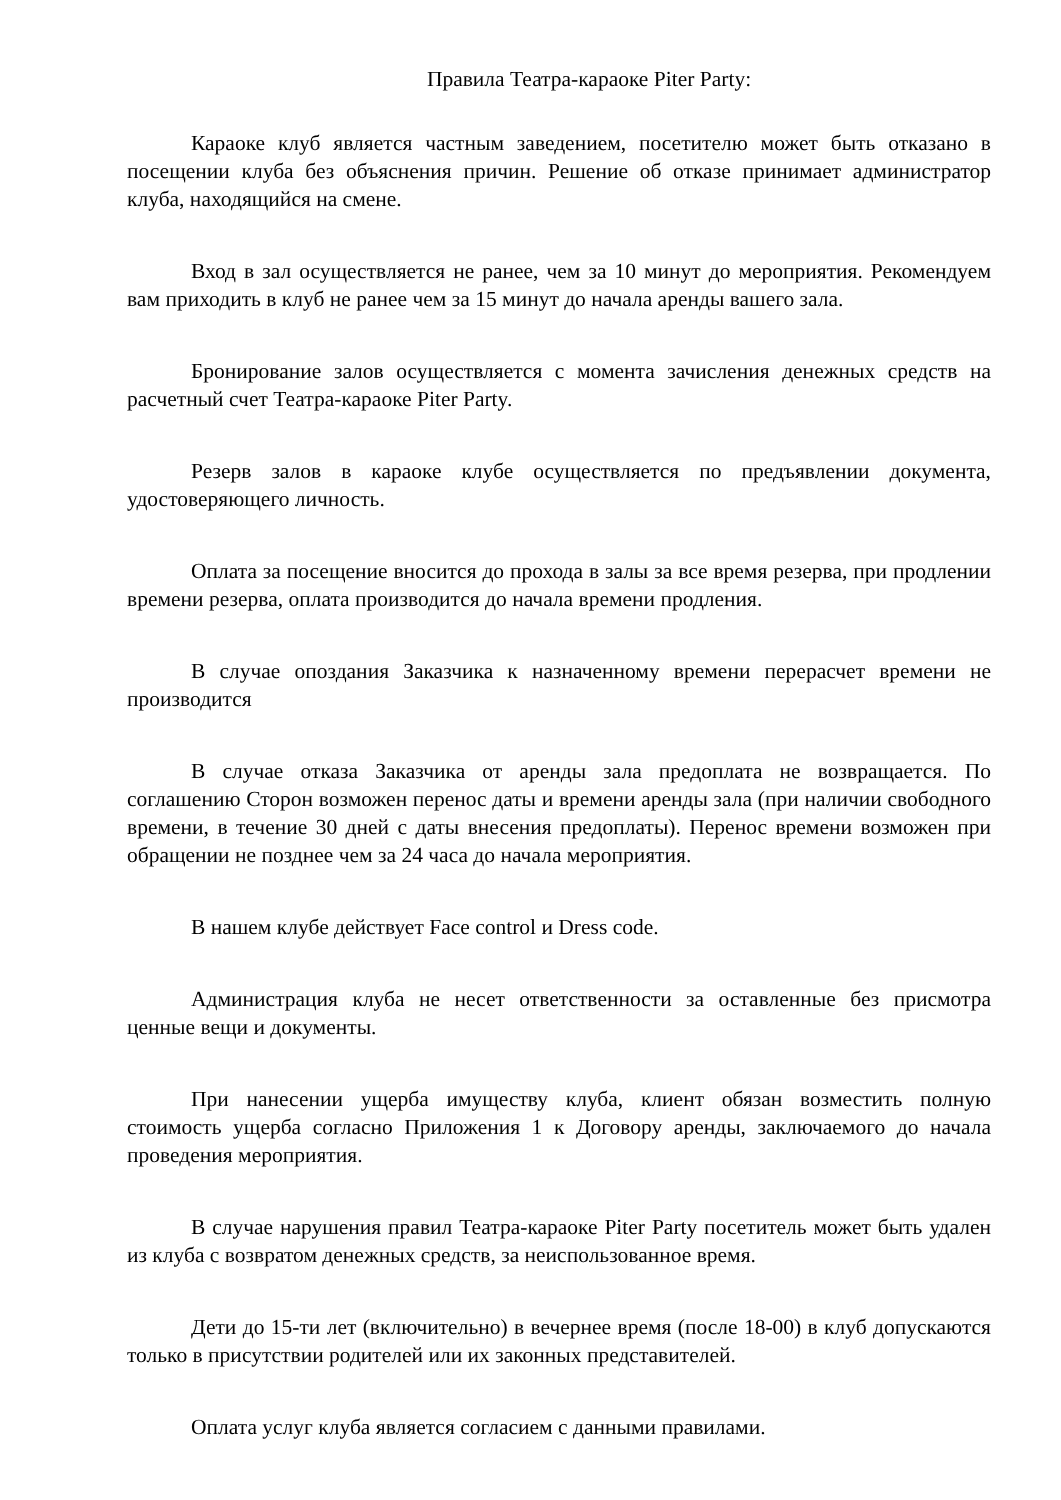Правила Театра-караоке Piter Party:
Караоке клуб является частным заведением, посетителю может быть отказано в посещении клуба без объяснения причин. Решение об отказе принимает администратор клуба, находящийся на смене.
Вход в зал осуществляется не ранее, чем за 10 минут до мероприятия. Рекомендуем вам приходить в клуб не ранее чем за 15 минут до начала аренды вашего зала.
Бронирование залов осуществляется с момента зачисления денежных средств на расчетный счет Театра-караоке Piter Party.
Резерв залов в караоке клубе осуществляется по предъявлении документа, удостоверяющего личность.
Оплата за посещение вносится до прохода в залы за все время резерва, при продлении времени резерва, оплата производится до начала времени продления.
В случае опоздания Заказчика к назначенному времени перерасчет времени не производится
В случае отказа Заказчика от аренды зала предоплата не возвращается. По соглашению Сторон возможен перенос даты и времени аренды зала (при наличии свободного времени, в течение 30 дней с даты внесения предоплаты). Перенос времени возможен при обращении не позднее чем за 24 часа до начала мероприятия.
В нашем клубе действует Face control и Dress code.
Администрация клуба не несет ответственности за оставленные без присмотра ценные вещи и документы.
При нанесении ущерба имуществу клуба, клиент обязан возместить полную стоимость ущерба согласно Приложения 1 к Договору аренды, заключаемого до начала проведения мероприятия.
В случае нарушения правил Театра-караоке Piter Party посетитель может быть удален из клуба с возвратом денежных средств, за неиспользованное время.
Дети до 15-ти лет (включительно) в вечернее время (после 18-00) в клуб допускаются только в присутствии родителей или их законных представителей.
Оплата услуг клуба является согласием с данными правилами.